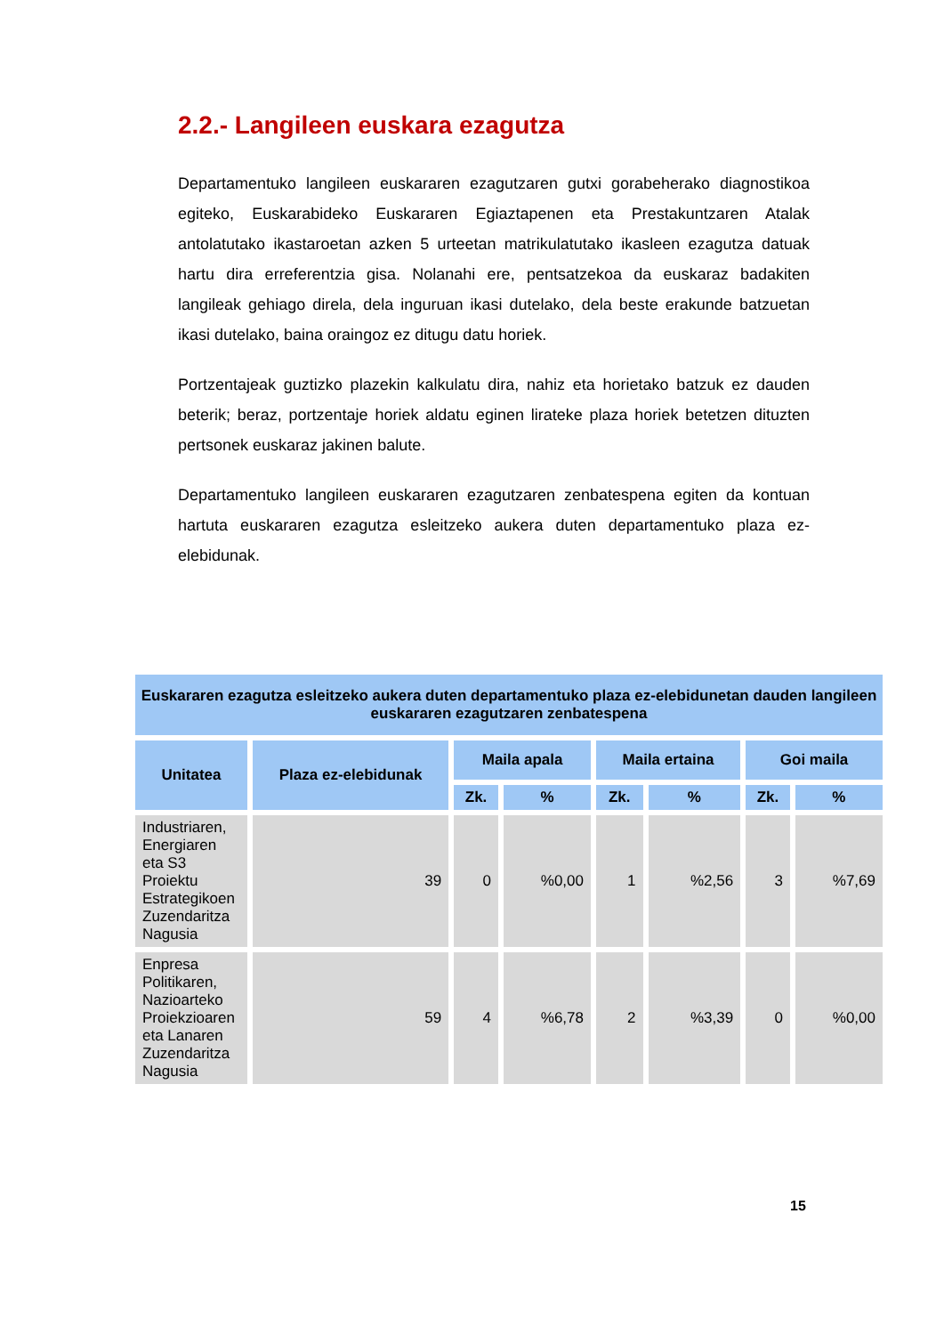2.2.- Langileen euskara ezagutza
Departamentuko langileen euskararen ezagutzaren gutxi gorabeherako diagnostikoa egiteko, Euskarabideko Euskararen Egiaztapenen eta Prestakuntzaren Atalak antolatutako ikastaroetan azken 5 urteetan matrikulatutako ikasleen ezagutza datuak hartu dira erreferentzia gisa. Nolanahi ere, pentsatzekoa da euskaraz badakiten langileak gehiago direla, dela inguruan ikasi dutelako, dela beste erakunde batzuetan ikasi dutelako, baina oraingoz ez ditugu datu horiek.
Portzentajeak guztizko plazekin kalkulatu dira, nahiz eta horietako batzuk ez dauden beterik; beraz, portzentaje horiek aldatu eginen lirateke plaza horiek betetzen dituzten pertsonek euskaraz jakinen balute.
Departamentuko langileen euskararen ezagutzaren zenbatespena egiten da kontuan hartuta euskararen ezagutza esleitzeko aukera duten departamentuko plaza ez-elebidunak.
| Euskararen ezagutza esleitzeko aukera duten departamentuko plaza ez-elebidunetan dauden langileen euskararen ezagutzaren zenbatespena | | | | | | | |
| --- | --- | --- | --- | --- | --- | --- | --- |
| Unitatea | Plaza ez-elebidunak | Maila apala | | Maila ertaina | | Goi maila | |
| | | Zk. | % | Zk. | % | Zk. | % |
| Industriaren, Energiaren eta S3 Proiektu Estrategikoen Zuzendaritza Nagusia | 39 | 0 | %0,00 | 1 | %2,56 | 3 | %7,69 |
| Enpresa Politikaren, Nazioarteko Proiekzioaren eta Lanaren Zuzendaritza Nagusia | 59 | 4 | %6,78 | 2 | %3,39 | 0 | %0,00 |
15